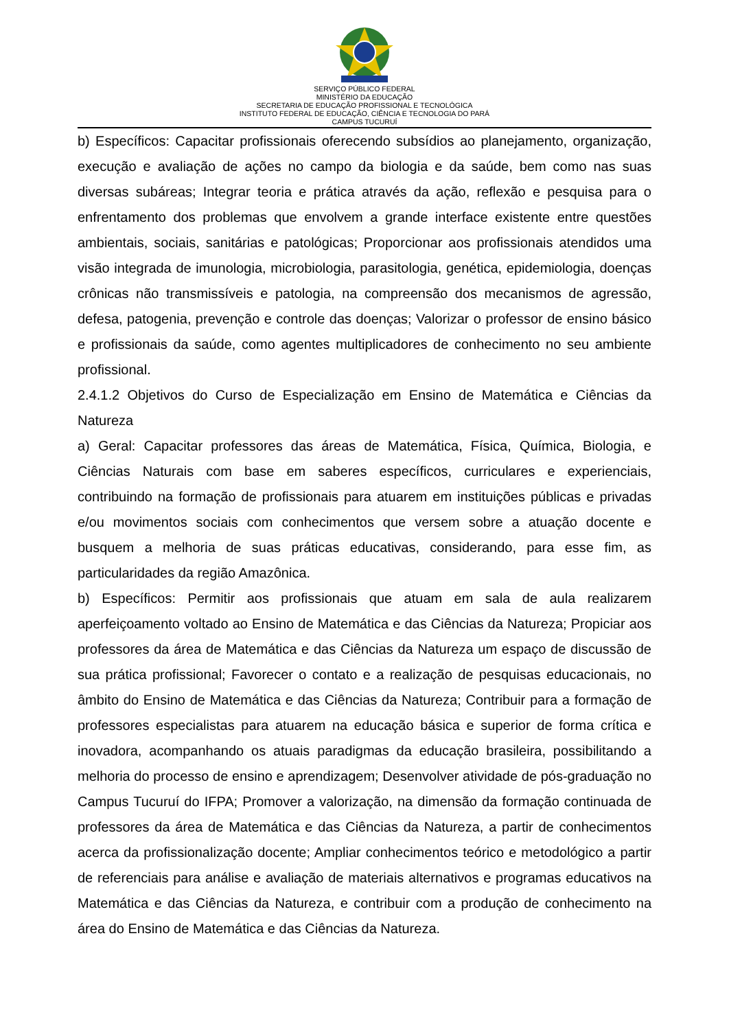SERVIÇO PÚBLICO FEDERAL
MINISTÉRIO DA EDUCAÇÃO
SECRETARIA DE EDUCAÇÃO PROFISSIONAL E TECNOLÓGICA
INSTITUTO FEDERAL DE EDUCAÇÃO, CIÊNCIA E TECNOLOGIA DO PARÁ
CAMPUS TUCURUÍ
b) Específicos: Capacitar profissionais oferecendo subsídios ao planejamento, organização, execução e avaliação de ações no campo da biologia e da saúde, bem como nas suas diversas subáreas; Integrar teoria e prática através da ação, reflexão e pesquisa para o enfrentamento dos problemas que envolvem a grande interface existente entre questões ambientais, sociais, sanitárias e patológicas; Proporcionar aos profissionais atendidos uma visão integrada de imunologia, microbiologia, parasitologia, genética, epidemiologia, doenças crônicas não transmissíveis e patologia, na compreensão dos mecanismos de agressão, defesa, patogenia, prevenção e controle das doenças; Valorizar o professor de ensino básico e profissionais da saúde, como agentes multiplicadores de conhecimento no seu ambiente profissional.
2.4.1.2 Objetivos do Curso de Especialização em Ensino de Matemática e Ciências da Natureza
a) Geral: Capacitar professores das áreas de Matemática, Física, Química, Biologia, e Ciências Naturais com base em saberes específicos, curriculares e experienciais, contribuindo na formação de profissionais para atuarem em instituições públicas e privadas e/ou movimentos sociais com conhecimentos que versem sobre a atuação docente e busquem a melhoria de suas práticas educativas, considerando, para esse fim, as particularidades da região Amazônica.
b) Específicos: Permitir aos profissionais que atuam em sala de aula realizarem aperfeiçoamento voltado ao Ensino de Matemática e das Ciências da Natureza; Propiciar aos professores da área de Matemática e das Ciências da Natureza um espaço de discussão de sua prática profissional; Favorecer o contato e a realização de pesquisas educacionais, no âmbito do Ensino de Matemática e das Ciências da Natureza; Contribuir para a formação de professores especialistas para atuarem na educação básica e superior de forma crítica e inovadora, acompanhando os atuais paradigmas da educação brasileira, possibilitando a melhoria do processo de ensino e aprendizagem; Desenvolver atividade de pós-graduação no Campus Tucuruí do IFPA; Promover a valorização, na dimensão da formação continuada de professores da área de Matemática e das Ciências da Natureza, a partir de conhecimentos acerca da profissionalização docente; Ampliar conhecimentos teórico e metodológico a partir de referenciais para análise e avaliação de materiais alternativos e programas educativos na Matemática e das Ciências da Natureza, e contribuir com a produção de conhecimento na área do Ensino de Matemática e das Ciências da Natureza.